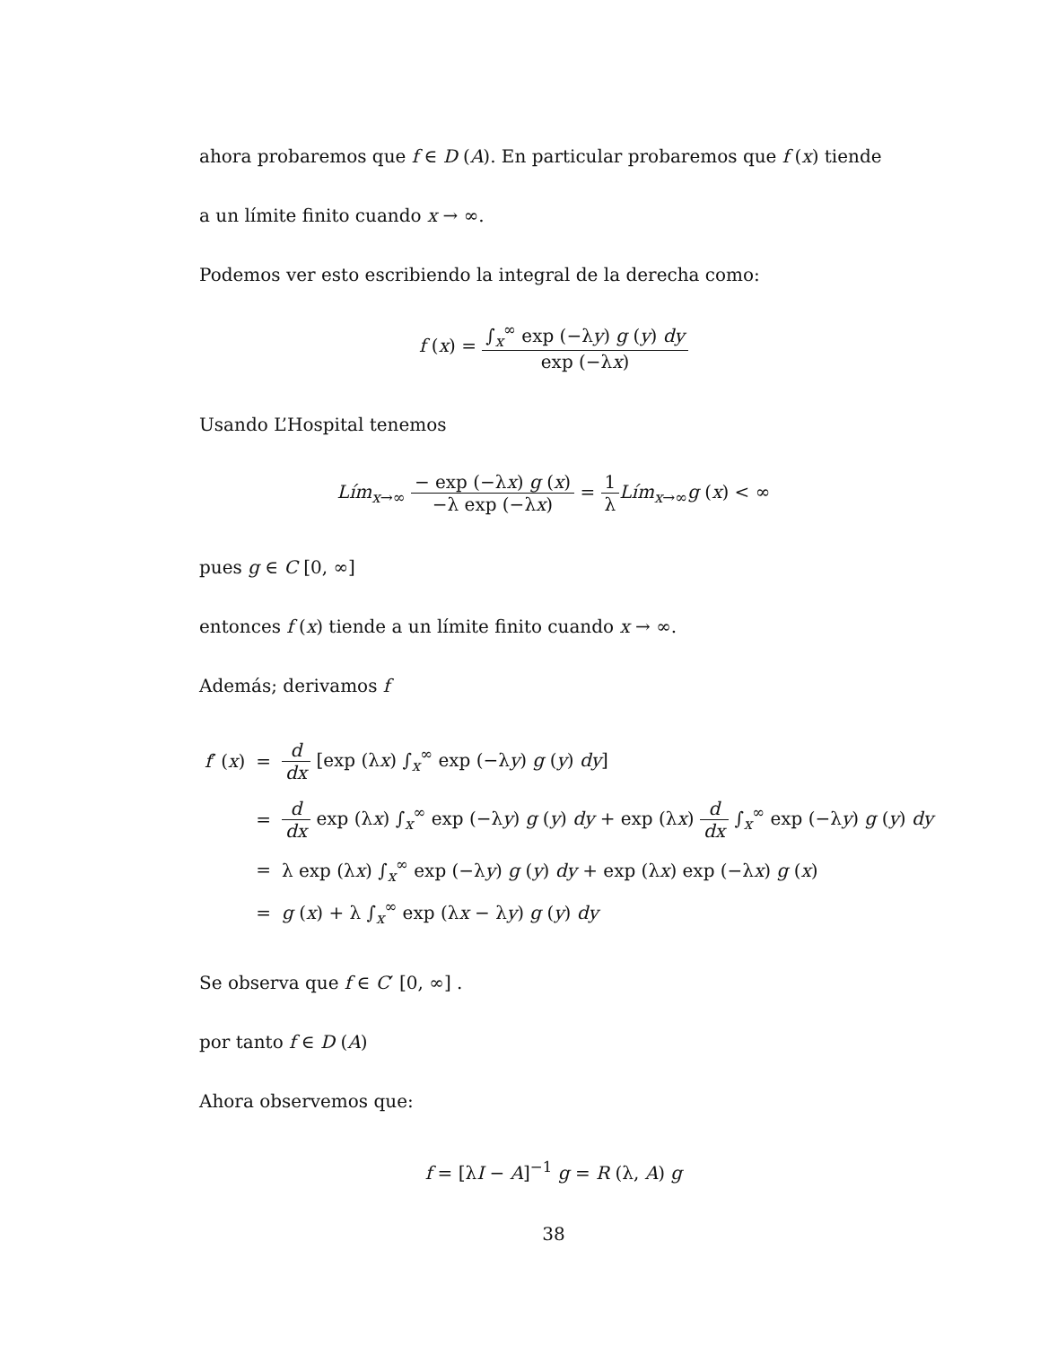ahora probaremos que f ∈ D (A). En particular probaremos que f (x) tiende
a un límite finito cuando x → ∞.
Podemos ver esto escribiendo la integral de la derecha como:
f (x) = ∫<sub>x</sub><sup>∞</sup> exp (−λy) g (y) dy exp (−λx)
Usando L’Hospital tenemos
Lím<sub>x→∞</sub> − exp (−λx) g (x) −λ exp (−λx) = 1 λ Lím<sub>x→∞</sub>g (x) < ∞
pues g ∈ C [0, ∞]
entonces f (x) tiende a un límite finito cuando x → ∞.
Además; derivamos f
| f ′ ( x ) | = | d dx [exp (λ x ) ∫<sub>x</sub><sup>∞</sup> exp (−λ y ) g ( y ) dy ] |
| | = | d dx exp (λ x ) ∫<sub>x</sub><sup>∞</sup> exp (−λ y ) g ( y ) dy + exp (λ x ) d dx ∫<sub>x</sub><sup>∞</sup> exp (−λ y ) g ( y ) dy |
| | = | λ exp (λ x ) ∫<sub>x</sub><sup>∞</sup> exp (−λ y ) g ( y ) dy + exp (λ x ) exp (−λ x ) g ( x ) |
| | = | g ( x ) + λ ∫<sub>x</sub><sup>∞</sup> exp (λ x − λ y ) g ( y ) dy |
Se observa que f ∈ C′ [0, ∞] .
por tanto f ∈ D (A)
Ahora observemos que:
f = [λI − A]<sup>−1</sup> g = R (λ, A) g
38